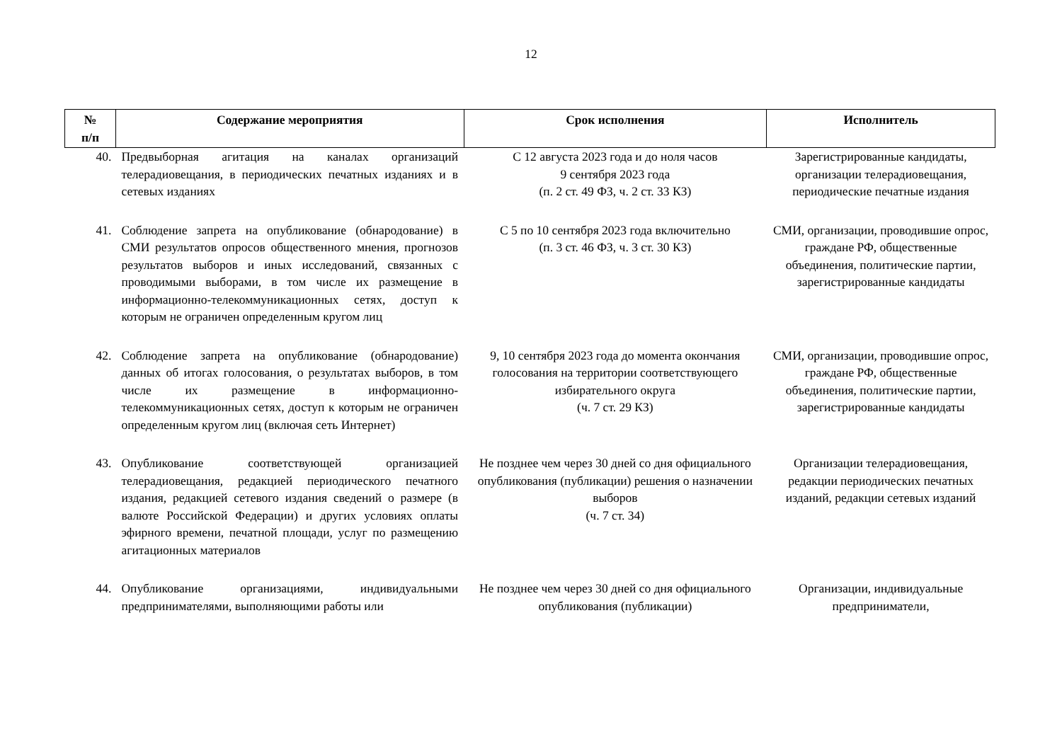12
| № п/п | Содержание мероприятия | Срок исполнения | Исполнитель |
| --- | --- | --- | --- |
| 40. | Предвыборная агитация на каналах организаций телерадиовещания, в периодических печатных изданиях и в сетевых изданиях | С 12 августа 2023 года и до ноля часов 9 сентября 2023 года (п. 2 ст. 49 ФЗ, ч. 2 ст. 33 КЗ) | Зарегистрированные кандидаты, организации телерадиовещания, периодические печатные издания |
| 41. | Соблюдение запрета на опубликование (обнародование) в СМИ результатов опросов общественного мнения, прогнозов результатов выборов и иных исследований, связанных с проводимыми выборами, в том числе их размещение в информационно-телекоммуникационных сетях, доступ к которым не ограничен определенным кругом лиц | С 5 по 10 сентября 2023 года включительно (п. 3 ст. 46 ФЗ, ч. 3 ст. 30 КЗ) | СМИ, организации, проводившие опрос, граждане РФ, общественные объединения, политические партии, зарегистрированные кандидаты |
| 42. | Соблюдение запрета на опубликование (обнародование) данных об итогах голосования, о результатах выборов, в том числе их размещение в информационно-телекоммуникационных сетях, доступ к которым не ограничен определенным кругом лиц (включая сеть Интернет) | 9, 10 сентября 2023 года до момента окончания голосования на территории соответствующего избирательного округа (ч. 7 ст. 29 КЗ) | СМИ, организации, проводившие опрос, граждане РФ, общественные объединения, политические партии, зарегистрированные кандидаты |
| 43. | Опубликование соответствующей организацией телерадиовещания, редакцией периодического печатного издания, редакцией сетевого издания сведений о размере (в валюте Российской Федерации) и других условиях оплаты эфирного времени, печатной площади, услуг по размещению агитационных материалов | Не позднее чем через 30 дней со дня официального опубликования (публикации) решения о назначении выборов (ч. 7 ст. 34) | Организации телерадиовещания, редакции периодических печатных изданий, редакции сетевых изданий |
| 44. | Опубликование организациями, индивидуальными предпринимателями, выполняющими работы или | Не позднее чем через 30 дней со дня официального опубликования (публикации) | Организации, индивидуальные предприниматели, |